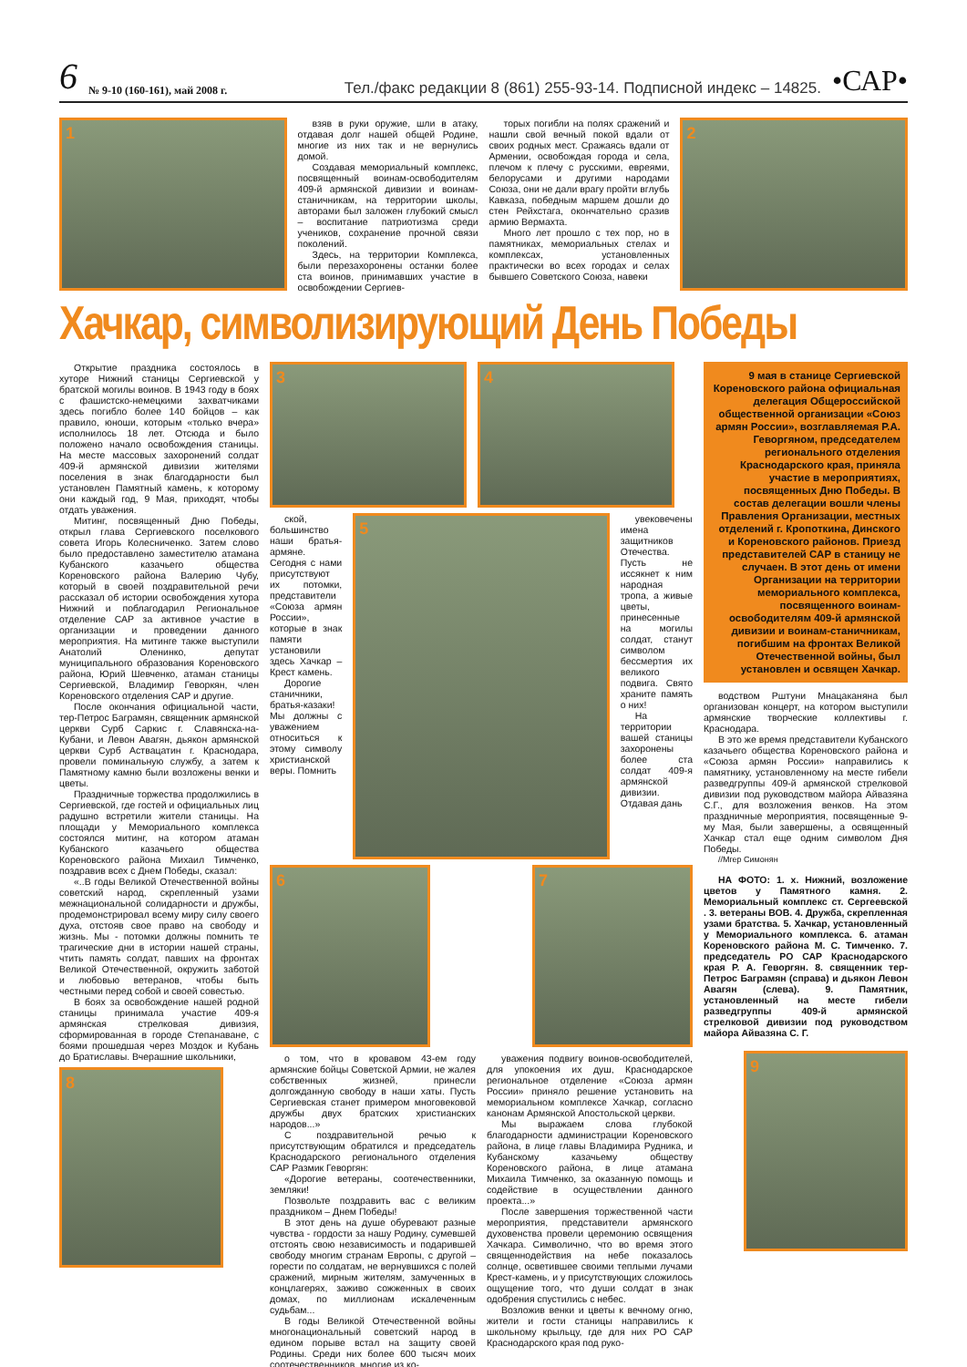6 № 9-10 (160-161), май 2008 г. Тел./факс редакции 8 (861) 255-93-14. Подписной индекс – 14825. •САР•
1
взяв в руки оружие, шли в атаку, отдавая долг нашей общей Родине, многие из них так и не вернулись домой.
Создавая мемориальный комплекс, посвященный воинам-освободителям 409-й армянской дивизии и воинам-станичникам, на территории школы, авторами был заложен глубокий смысл – воспитание патриотизма среди учеников, сохранение прочной связи поколений.
Здесь, на территории Комплекса, были перезахоронены останки более ста воинов, принимавших участие в освобождении Сергиев-
торых погибли на полях сражений и нашли свой вечный покой вдали от своих родных мест. Сражаясь вдали от Армении, освобождая города и села, плечом к плечу с русскими, евреями, белорусами и другими народами Союза, они не дали врагу пройти вглубь Кавказа, победным маршем дошли до стен Рейхстага, окончательно сразив армию Вермахта.
Много лет прошло с тех пор, но в памятниках, мемориальных стелах и комплексах, установленных практически во всех городах и селах бывшего Советского Союза, навеки
2
Хачкар, символизирующий День Победы
Открытие праздника состоялось в хуторе Нижний станицы Сергиевской у братской могилы воинов. В 1943 году в боях с фашистско-немецкими захватчиками здесь погибло более 140 бойцов – как правило, юноши, которым «только вчера» исполнилось 18 лет. Отсюда и было положено начало освобождения станицы. На месте массовых захоронений солдат 409-й армянской дивизии жителями поселения в знак благодарности был установлен Памятный камень, к которому они каждый год, 9 Мая, приходят, чтобы отдать уважения.
Митинг, посвященный Дню Победы, открыл глава Сергиевского поселкового совета Игорь Колесниченко. Затем слово было предоставлено заместителю атамана Кубанского казачьего общества Кореновского района Валерию Чубу, который в своей поздравительной речи рассказал об истории освобождения хутора Нижний и поблагодарил Региональное отделение САР за активное участие в организации и проведении данного мероприятия. На митинге также выступили Анатолий Оленинко, депутат муниципального образования Кореновского района, Юрий Шевченко, атаман станицы Сергиевской, Владимир Геворкян, член Кореновского отделения САР и другие.
После окончания официальной части, тер-Петрос Баграмян, священник армянской церкви Сурб Саркис г. Славянска-на-Кубани, и Левон Авагян, дьякон армянской церкви Сурб Аствацатин г. Краснодара, провели поминальную службу, а затем к Памятному камню были возложены венки и цветы.
Праздничные торжества продолжились в Сергиевской, где гостей и официальных лиц радушно встретили жители станицы. На площади у Мемориального комплекса состоялся митинг, на котором атаман Кубанского казачьего общества Кореновского района Михаил Тимченко, поздравив всех с Днем Победы, сказал:
«..В годы Великой Отечественной войны советский народ, скрепленный узами межнациональной солидарности и дружбы, продемонстрировал всему миру силу своего духа, отстояв свое право на свободу и жизнь. Мы - потомки должны помнить те трагические дни в истории нашей страны, чтить память солдат, павших на фронтах Великой Отечественной, окружить заботой и любовью ветеранов, чтобы быть честными перед собой и своей совестью.
В боях за освобождение нашей родной станицы принимала участие 409-я армянская стрелковая дивизия, сформированная в городе Степанаване, с боями прошедшая через Моздок и Кубань до Братиславы. Вчерашние школьники,
8
3 4
ской, большинство наши братья-армяне. Сегодня с нами присутствуют их потомки, представители «Союза армян России», которые в знак памяти установили здесь Хачкар – Крест камень.
Дорогие станичники, братья-казаки! Мы должны с уважением относиться к этому символу христианской веры. Помнить
5
увековечены имена защитников Отечества. Пусть не иссякнет к ним народная тропа, а живые цветы, принесенные на могилы солдат, станут символом бессмертия их великого подвига. Свято храните память о них!
На территории вашей станицы захоронены более ста солдат 409-я армянской дивизии. Отдавая дань
6 7
о том, что в кровавом 43-ем году армянские бойцы Советской Армии, не жалея собственных жизней, принесли долгожданную свободу в наши хаты. Пусть Сергиевская станет примером многовековой дружбы двух братских христианских народов...»
С поздравительной речью к присутствующим обратился и председатель Краснодарского регионального отделения САР Размик Геворгян:
«Дорогие ветераны, соотечественники, земляки!
Позвольте поздравить вас с великим праздником – Днем Победы!
В этот день на душе обуревают разные чувства - гордости за нашу Родину, сумевшей отстоять свою независимость и подарившей свободу многим странам Европы, с другой – горести по солдатам, не вернувшихся с полей сражений, мирным жителям, замученных в концлагерях, заживо сожженных в своих домах, по миллионам искалеченным судьбам...
В годы Великой Отечественной войны многонациональный советский народ в едином порыве встал на защиту своей Родины. Среди них более 600 тысяч моих соотечественников, многие из ко-
уважения подвигу воинов-освободителей, для упокоения их душ, Краснодарское региональное отделение «Союза армян России» приняло решение установить на мемориальном комплексе Хачкар, согласно канонам Армянской Апостольской церкви.
Мы выражаем слова глубокой благодарности администрации Кореновского района, в лице главы Владимира Рудника, и Кубанскому казачьему обществу Кореновского района, в лице атамана Михаила Тимченко, за оказанную помощь и содействие в осуществлении данного проекта...»
После завершения торжественной части мероприятия, представители армянского духовенства провели церемонию освящения Хачкара. Символично, что во время этого священнодействия на небе показалось солнце, осветившее своими теплыми лучами Крест-камень, и у присутствующих сложилось ощущение того, что души солдат в знак одобрения спустились с небес.
Возложив венки и цветы к вечному огню, жители и гости станицы направились к школьному крыльцу, где для них РО САР Краснодарского края под руко-
9 мая в станице Сергиевской Кореновского района официальная делегация Общероссийской общественной организации «Союз армян России», возглавляемая Р.А. Геворгяном, председателем регионального отделения Краснодарского края, приняла участие в мероприятиях, посвященных Дню Победы. В состав делегации вошли члены Правления Организации, местных отделений г. Кропоткина, Динского и Кореновского районов. Приезд представителей САР в станицу не случаен. В этот день от имени Организации на территории мемориального комплекса, посвященного воинам-освободителям 409-й армянской дивизии и воинам-станичникам, погибшим на фронтах Великой Отечественной войны, был установлен и освящен Хачкар.
водством Рштуни Мнацаканяна был организован концерт, на котором выступили армянские творческие коллективы г. Краснодара.
В это же время представители Кубанского казачьего общества Кореновского района и «Союза армян России» направились к памятнику, установленному на месте гибели разведгруппы 409-й армянской стрелковой дивизии под руководством майора Айвазяна С.Г., для возложения венков. На этом праздничные мероприятия, посвященные 9-му Мая, были завершены, а освященный Хачкар стал еще одним символом Дня Победы.
//Мгер Симонян
НА ФОТО: 1. х. Нижний, возложение цветов у Памятного камня. 2. Мемориальный комплекс ст. Сергеевской . 3. ветераны ВОВ. 4. Дружба, скрепленная узами братства. 5. Хачкар, установленный у Мемориального комплекса. 6. атаман Кореновского района М. С. Тимченко. 7. председатель РО САР Краснодарского края Р. А. Геворгян. 8. священник тер-Петрос Баграмян (справа) и дьякон Левон Авагян (слева). 9. Памятник, установленный на месте гибели разведгруппы 409-й армянской стрелковой дивизии под руководством майора Айвазяна С. Г.
9